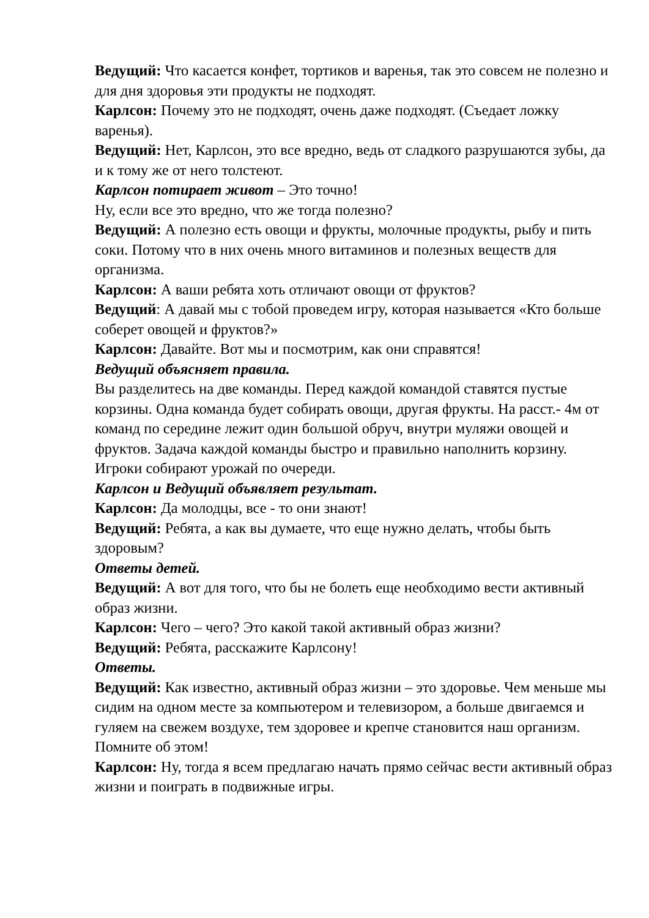Ведущий: Что касается конфет, тортиков и варенья, так это совсем не полезно и для дня здоровья эти продукты не подходят.
Карлсон: Почему это не подходят, очень даже подходят. (Съедает ложку варенья).
Ведущий: Нет, Карлсон, это все вредно, ведь от сладкого разрушаются зубы, да и к тому же от него толстеют.
Карлсон потирает живот – Это точно!
Ну, если все это вредно, что же тогда полезно?
Ведущий: А полезно есть овощи и фрукты, молочные продукты, рыбу и пить соки. Потому что в них очень много витаминов и полезных веществ для организма.
Карлсон: А ваши ребята хоть отличают овощи от фруктов?
Ведущий: А давай мы с тобой проведем игру, которая называется «Кто больше соберет овощей и фруктов?»
Карлсон: Давайте. Вот мы и посмотрим, как они справятся!
Ведущий объясняет правила.
Вы разделитесь на две команды. Перед каждой командой ставятся пустые корзины. Одна команда будет собирать овощи, другая фрукты. На расст.- 4м от команд по середине лежит один большой обруч, внутри муляжи овощей и фруктов. Задача каждой команды быстро и правильно наполнить корзину. Игроки собирают урожай по очереди.
Карлсон и Ведущий объявляет результат.
Карлсон: Да молодцы, все - то они знают!
Ведущий: Ребята, а как вы думаете, что еще нужно делать, чтобы быть здоровым?
Ответы детей.
Ведущий: А вот для того, что бы не болеть еще необходимо вести активный образ жизни.
Карлсон: Чего – чего? Это какой такой активный образ жизни?
Ведущий: Ребята, расскажите Карлсону!
Ответы.
Ведущий: Как известно, активный образ жизни – это здоровье. Чем меньше мы сидим на одном месте за компьютером и телевизором, а больше двигаемся и гуляем на свежем воздухе, тем здоровее и крепче становится наш организм. Помните об этом!
Карлсон: Ну, тогда я всем предлагаю начать прямо сейчас вести активный образ жизни и поиграть в подвижные игры.